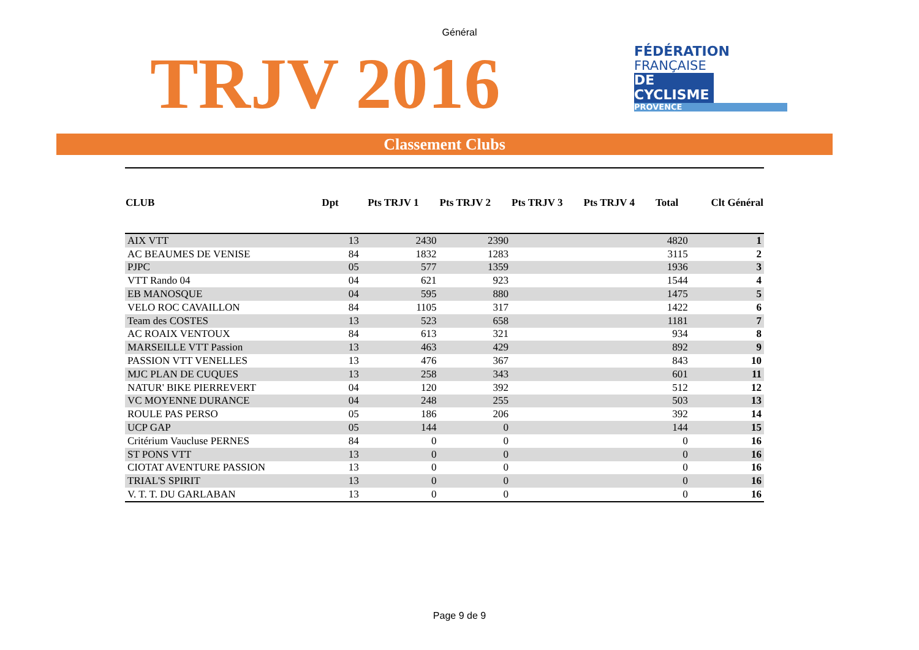Général
TRJV 2016
FÉDÉRATION
FRANÇAISE
DE CYCLISME
PROVENCE
Classement Clubs
| CLUB | Dpt | | Pts TRJV 1 | Pts TRJV 2 | Pts TRJV 3 | Pts TRJV 4 | Total | Clt Général |
| --- | --- | --- | --- | --- | --- | --- | --- | --- |
| AIX VTT | | 13 | 2430 | 2390 | | | 4820 | 1 |
| AC BEAUMES DE VENISE | | 84 | 1832 | 1283 | | | 3115 | 2 |
| PJPC | | 05 | 577 | 1359 | | | 1936 | 3 |
| VTT Rando 04 | | 04 | 621 | 923 | | | 1544 | 4 |
| EB MANOSQUE | | 04 | 595 | 880 | | | 1475 | 5 |
| VELO ROC CAVAILLON | | 84 | 1105 | 317 | | | 1422 | 6 |
| Team des COSTES | | 13 | 523 | 658 | | | 1181 | 7 |
| AC ROAIX VENTOUX | | 84 | 613 | 321 | | | 934 | 8 |
| MARSEILLE VTT Passion | | 13 | 463 | 429 | | | 892 | 9 |
| PASSION VTT VENELLES | | 13 | 476 | 367 | | | 843 | 10 |
| MJC PLAN DE CUQUES | | 13 | 258 | 343 | | | 601 | 11 |
| NATUR' BIKE PIERREVERT | | 04 | 120 | 392 | | | 512 | 12 |
| VC MOYENNE DURANCE | | 04 | 248 | 255 | | | 503 | 13 |
| ROULE PAS PERSO | | 05 | 186 | 206 | | | 392 | 14 |
| UCP GAP | | 05 | 144 | 0 | | | 144 | 15 |
| Critérium Vaucluse PERNES | | 84 | 0 | 0 | | | 0 | 16 |
| ST PONS VTT | | 13 | 0 | 0 | | | 0 | 16 |
| CIOTAT AVENTURE PASSION | | 13 | 0 | 0 | | | 0 | 16 |
| TRIAL'S SPIRIT | | 13 | 0 | 0 | | | 0 | 16 |
| V. T. T. DU GARLABAN | | 13 | 0 | 0 | | | 0 | 16 |
Page 9 de 9